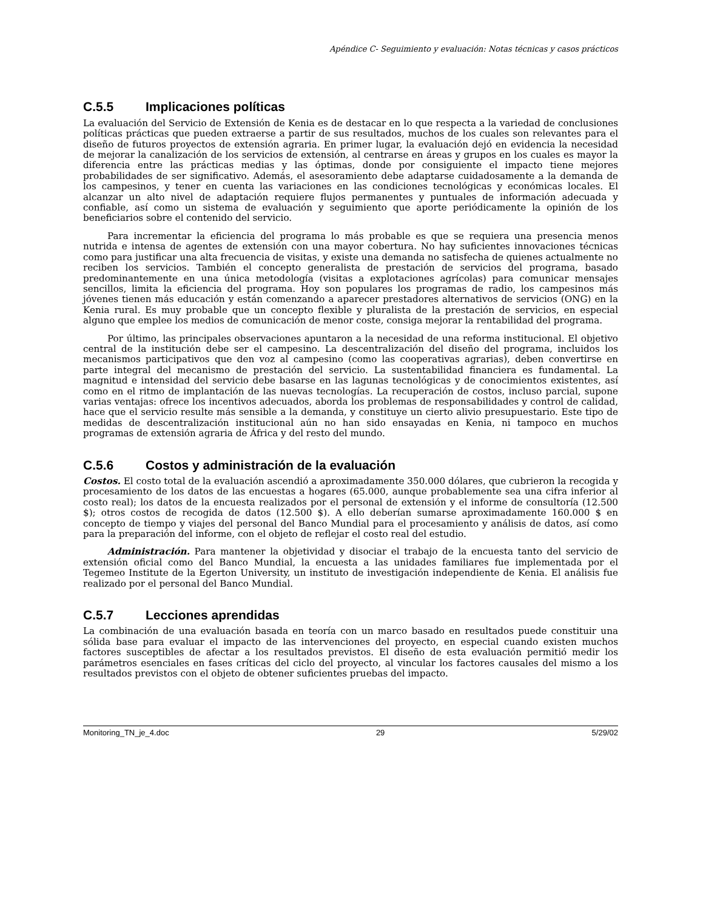Apéndice C- Seguimiento y evaluación: Notas técnicas y casos prácticos
C.5.5 Implicaciones políticas
La evaluación del Servicio de Extensión de Kenia es de destacar en lo que respecta a la variedad de conclusiones políticas prácticas que pueden extraerse a partir de sus resultados, muchos de los cuales son relevantes para el diseño de futuros proyectos de extensión agraria. En primer lugar, la evaluación dejó en evidencia la necesidad de mejorar la canalización de los servicios de extensión, al centrarse en áreas y grupos en los cuales es mayor la diferencia entre las prácticas medias y las óptimas, donde por consiguiente el impacto tiene mejores probabilidades de ser significativo. Además, el asesoramiento debe adaptarse cuidadosamente a la demanda de los campesinos, y tener en cuenta las variaciones en las condiciones tecnológicas y económicas locales. El alcanzar un alto nivel de adaptación requiere flujos permanentes y puntuales de información adecuada y confiable, así como un sistema de evaluación y seguimiento que aporte periódicamente la opinión de los beneficiarios sobre el contenido del servicio.
Para incrementar la eficiencia del programa lo más probable es que se requiera una presencia menos nutrida e intensa de agentes de extensión con una mayor cobertura. No hay suficientes innovaciones técnicas como para justificar una alta frecuencia de visitas, y existe una demanda no satisfecha de quienes actualmente no reciben los servicios. También el concepto generalista de prestación de servicios del programa, basado predominantemente en una única metodología (visitas a explotaciones agrícolas) para comunicar mensajes sencillos, limita la eficiencia del programa. Hoy son populares los programas de radio, los campesinos más jóvenes tienen más educación y están comenzando a aparecer prestadores alternativos de servicios (ONG) en la Kenia rural. Es muy probable que un concepto flexible y pluralista de la prestación de servicios, en especial alguno que emplee los medios de comunicación de menor coste, consiga mejorar la rentabilidad del programa.
Por último, las principales observaciones apuntaron a la necesidad de una reforma institucional. El objetivo central de la institución debe ser el campesino. La descentralización del diseño del programa, incluidos los mecanismos participativos que den voz al campesino (como las cooperativas agrarias), deben convertirse en parte integral del mecanismo de prestación del servicio. La sustentabilidad financiera es fundamental. La magnitud e intensidad del servicio debe basarse en las lagunas tecnológicas y de conocimientos existentes, así como en el ritmo de implantación de las nuevas tecnologías. La recuperación de costos, incluso parcial, supone varias ventajas: ofrece los incentivos adecuados, aborda los problemas de responsabilidades y control de calidad, hace que el servicio resulte más sensible a la demanda, y constituye un cierto alivio presupuestario. Este tipo de medidas de descentralización institucional aún no han sido ensayadas en Kenia, ni tampoco en muchos programas de extensión agraria de África y del resto del mundo.
C.5.6 Costos y administración de la evaluación
Costos. El costo total de la evaluación ascendió a aproximadamente 350.000 dólares, que cubrieron la recogida y procesamiento de los datos de las encuestas a hogares (65.000, aunque probablemente sea una cifra inferior al costo real); los datos de la encuesta realizados por el personal de extensión y el informe de consultoría (12.500 $); otros costos de recogida de datos (12.500 $). A ello deberían sumarse aproximadamente 160.000 $ en concepto de tiempo y viajes del personal del Banco Mundial para el procesamiento y análisis de datos, así como para la preparación del informe, con el objeto de reflejar el costo real del estudio.
Administración. Para mantener la objetividad y disociar el trabajo de la encuesta tanto del servicio de extensión oficial como del Banco Mundial, la encuesta a las unidades familiares fue implementada por el Tegemeo Institute de la Egerton University, un instituto de investigación independiente de Kenia. El análisis fue realizado por el personal del Banco Mundial.
C.5.7 Lecciones aprendidas
La combinación de una evaluación basada en teoría con un marco basado en resultados puede constituir una sólida base para evaluar el impacto de las intervenciones del proyecto, en especial cuando existen muchos factores susceptibles de afectar a los resultados previstos. El diseño de esta evaluación permitió medir los parámetros esenciales en fases críticas del ciclo del proyecto, al vincular los factores causales del mismo a los resultados previstos con el objeto de obtener suficientes pruebas del impacto.
Monitoring_TN_je_4.doc 29 5/29/02